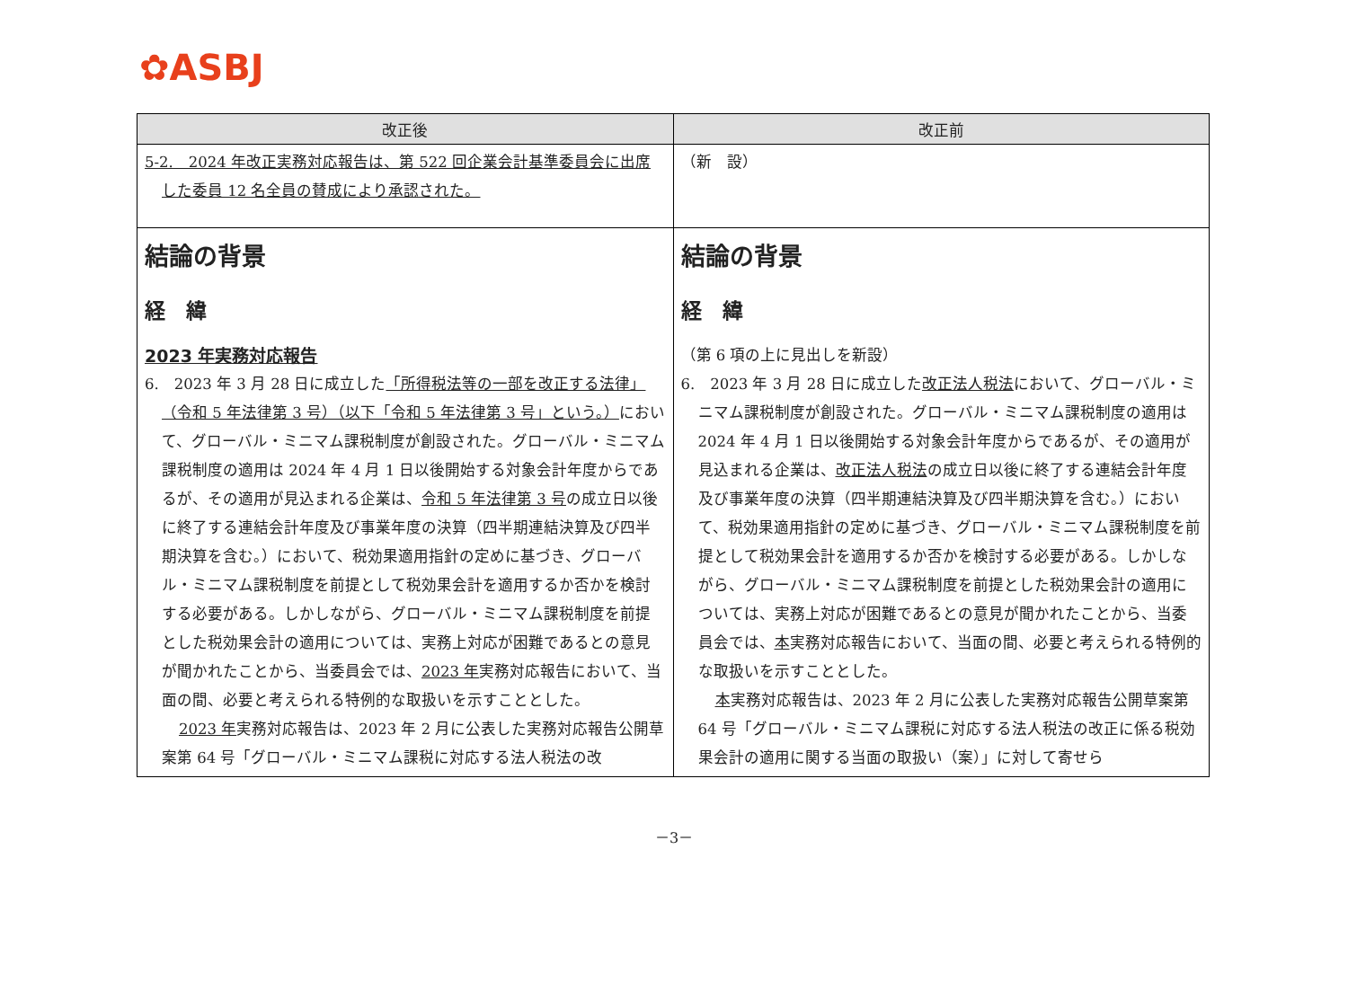✿ASBJ
| 改正後 | 改正前 |
| --- | --- |
| 5-2. 2024 年改正実務対応報告は、第 522 回企業会計基準委員会に出席した委員 12 名全員の賛成により承認された。 | （新 設） |
| 結論の背景 経 緯 2023 年実務対応報告 6. 2023 年 3 月 28 日に成立した 「所得税法等の一部を改正する法律」（令和 5 年法律第 3 号）（以下「令和 5 年法律第 3 号」という。） において、グローバル・ミニマム課税制度が創設された。グローバル・ミニマム課税制度の適用は 2024 年 4 月 1 日以後開始する対象会計年度からであるが、その適用が見込まれる企業は、 令和 5 年法律第 3 号 の成立日以後に終了する連結会計年度及び事業年度の決算（四半期連結決算及び四半期決算を含む。）において、税効果適用指針の定めに基づき、グローバル・ミニマム課税制度を前提として税効果会計を適用するか否かを検討する必要がある。しかしながら、グローバル・ミニマム課税制度を前提とした税効果会計の適用については、実務上対応が困難であるとの意見が聞かれたことから、当委員会では、 2023 年 実務対応報告において、当面の間、必要と考えられる特例的な取扱いを示すこととした。 2023 年 実務対応報告は、2023 年 2 月に公表した実務対応報告公開草案第 64 号「グローバル・ミニマム課税に対応する法人税法の改 | 結論の背景 経 緯 （第 6 項の上に見出しを新設） 6. 2023 年 3 月 28 日に成立した 改正法人税法 において、グローバル・ミニマム課税制度が創設された。グローバル・ミニマム課税制度の適用は 2024 年 4 月 1 日以後開始する対象会計年度からであるが、その適用が見込まれる企業は、 改正法人税法 の成立日以後に終了する連結会計年度及び事業年度の決算（四半期連結決算及び四半期決算を含む。）において、税効果適用指針の定めに基づき、グローバル・ミニマム課税制度を前提として税効果会計を適用するか否かを検討する必要がある。しかしながら、グローバル・ミニマム課税制度を前提とした税効果会計の適用については、実務上対応が困難であるとの意見が聞かれたことから、当委員会では、 本 実務対応報告において、当面の間、必要と考えられる特例的な取扱いを示すこととした。 本 実務対応報告は、2023 年 2 月に公表した実務対応報告公開草案第 64 号「グローバル・ミニマム課税に対応する法人税法の改正に係る税効果会計の適用に関する当面の取扱い（案）」に対して寄せら |
－3－